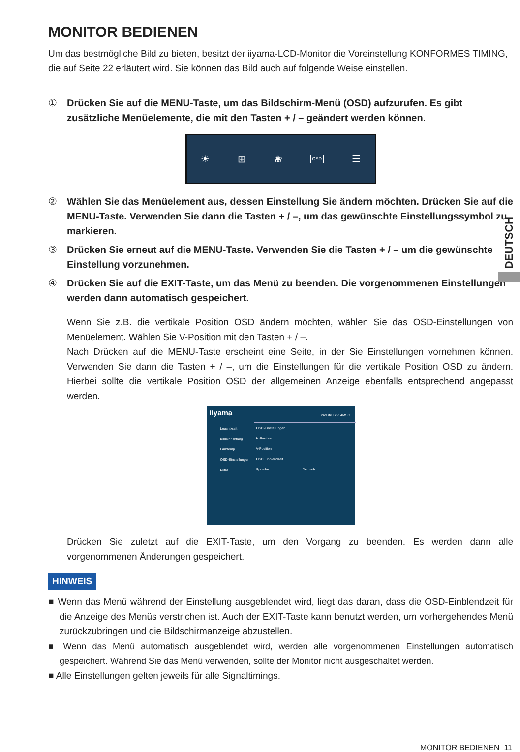MONITOR BEDIENEN
Um das bestmögliche Bild zu bieten, besitzt der iiyama-LCD-Monitor die Voreinstellung KONFORMES TIMING, die auf Seite 22 erläutert wird. Sie können das Bild auch auf folgende Weise einstellen.
① Drücken Sie auf die MENU-Taste, um das Bildschirm-Menü (OSD) aufzurufen. Es gibt zusätzliche Menüelemente, die mit den Tasten + / – geändert werden können.
☀ ⊞ ❀ OSD ☰
② Wählen Sie das Menüelement aus, dessen Einstellung Sie ändern möchten. Drücken Sie auf die MENU-Taste. Verwenden Sie dann die Tasten + / –, um das gewünschte Einstellungssymbol zu markieren.
③ Drücken Sie erneut auf die MENU-Taste. Verwenden Sie die Tasten + / – um die gewünschte Einstellung vorzunehmen.
④ Drücken Sie auf die EXIT-Taste, um das Menü zu beenden. Die vorgenommenen Einstellungen werden dann automatisch gespeichert.
Wenn Sie z.B. die vertikale Position OSD ändern möchten, wählen Sie das OSD-Einstellungen von Menüelement. Wählen Sie V-Position mit den Tasten + / –.
Nach Drücken auf die MENU-Taste erscheint eine Seite, in der Sie Einstellungen vornehmen können. Verwenden Sie dann die Tasten + / –, um die Einstellungen für die vertikale Position OSD zu ändern. Hierbei sollte die vertikale Position OSD der allgemeinen Anzeige ebenfalls entsprechend angepasst werden.
iiyama
ProLite T2254MSC
Leuchtkraft
Bildeinrichtung
Farbtemp.
OSD-Einstellungen
Extra
OSD-Einstellungen
H-Position
V-Position
OSD Einblendzeit
Sprache Deutsch
Drücken Sie zuletzt auf die EXIT-Taste, um den Vorgang zu beenden. Es werden dann alle vorgenommenen Änderungen gespeichert.
HINWEIS
■ Wenn das Menü während der Einstellung ausgeblendet wird, liegt das daran, dass die OSD-Einblendzeit für die Anzeige des Menüs verstrichen ist. Auch der EXIT-Taste kann benutzt werden, um vorhergehendes Menü zurückzubringen und die Bildschirmanzeige abzustellen.
■ Wenn das Menü automatisch ausgeblendet wird, werden alle vorgenommenen Einstellungen automatisch gespeichert. Während Sie das Menü verwenden, sollte der Monitor nicht ausgeschaltet werden.
■ Alle Einstellungen gelten jeweils für alle Signaltimings.
DEUTSCH
MONITOR BEDIENEN 11